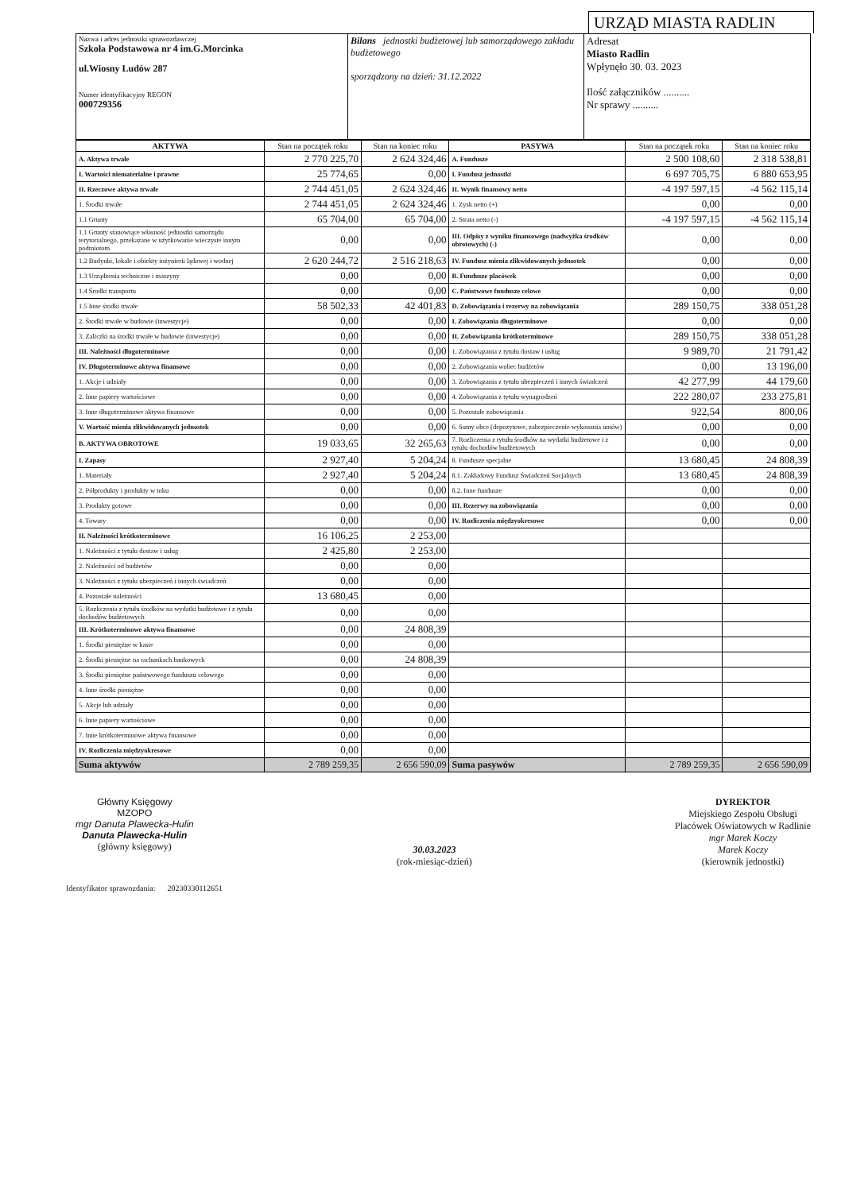URZĄD MIASTA RADLIN
| Nazwa i adres jednostki sprawozdawczej Szkoła Podstawowa nr 4 im.G.Morcinka ul.Wiosny Ludów 287 Numer identyfikacyjny REGON 000729356 | Bilans jednostki budżetowej lub samorządowego zakładu budżetowego sporządzony na dzień: 31.12.2022 | Adresat Miasto Radlin Wpłynęło 30. 03. 2023 Ilość załączników .......... Nr sprawy .......... |
| AKTYWA | Stan na początek roku | Stan na koniec roku | PASYWA | Stan na początek roku | Stan na koniec roku |
| --- | --- | --- | --- | --- | --- |
| A. Aktywa trwałe | 2 770 225,70 | 2 624 324,46 | A. Fundusze | 2 500 108,60 | 2 318 538,81 |
| I. Wartości niematerialne i prawne | 25 774,65 | 0,00 | I. Fundusz jednostki | 6 697 705,75 | 6 880 653,95 |
| II. Rzeczowe aktywa trwałe | 2 744 451,05 | 2 624 324,46 | II. Wynik finansowy netto | -4 197 597,15 | -4 562 115,14 |
| 1. Środki trwałe | 2 744 451,05 | 2 624 324,46 | 1. Zysk netto (+) | 0,00 | 0,00 |
| 1.1 Grunty | 65 704,00 | 65 704,00 | 2. Strata netto (-) | -4 197 597,15 | -4 562 115,14 |
| 1.1 Grunty stanowiące własność jednostki samorządu terytorialnego, przekazane w użytkowanie wieczyste innym podmiotom | 0,00 | 0,00 | III. Odpisy z wyniku finansowego (nadwyżka środków obrotowych) (-) | 0,00 | 0,00 |
| 1.2 Budynki, lokale i obiekty inżynierii lądowej i wodnej | 2 620 244,72 | 2 516 218,63 | IV. Fundusz mienia zlikwidowanych jednostek | 0,00 | 0,00 |
| 1.3 Urządzenia techniczne i maszyny | 0,00 | 0,00 | B. Fundusze placówek | 0,00 | 0,00 |
| 1.4 Środki transportu | 0,00 | 0,00 | C. Państwowe fundusze celowe | 0,00 | 0,00 |
| 1.5 Inne środki trwałe | 58 502,33 | 42 401,83 | D. Zobowiązania i rezerwy na zobowiązania | 289 150,75 | 338 051,28 |
| 2. Środki trwałe w budowie (inwestycje) | 0,00 | 0,00 | I. Zobowiązania długoterminowe | 0,00 | 0,00 |
| 3. Zaliczki na środki trwałe w budowie (inwestycje) | 0,00 | 0,00 | II. Zobowiązania krótkoterminowe | 289 150,75 | 338 051,28 |
| III. Należności długoterminowe | 0,00 | 0,00 | 1. Zobowiązania z tytułu dostaw i usług | 9 989,70 | 21 791,42 |
| IV. Długoterminowe aktywa finansowe | 0,00 | 0,00 | 2. Zobowiązania wobec budżetów | 0,00 | 13 196,00 |
| 1. Akcje i udziały | 0,00 | 0,00 | 3. Zobowiązania z tytułu ubezpieczeń i innych świadczeń | 42 277,99 | 44 179,60 |
| 2. Inne papiery wartościowe | 0,00 | 0,00 | 4. Zobowiązania z tytułu wynagrodzeń | 222 280,07 | 233 275,81 |
| 3. Inne długoterminowe aktywa finansowe | 0,00 | 0,00 | 5. Pozostałe zobowiązania | 922,54 | 800,06 |
| V. Wartość mienia zlikwidowanych jednostek | 0,00 | 0,00 | 6. Sumy obce (depozytowe, zabezpieczenie wykonania umów) | 0,00 | 0,00 |
| B. AKTYWA OBROTOWE | 19 033,65 | 32 265,63 | 7. Rozliczenia z tytułu środków na wydatki budżetowe i z tytułu dochodów budżetowych | 0,00 | 0,00 |
| I. Zapasy | 2 927,40 | 5 204,24 | 8. Fundusze specjalne | 13 680,45 | 24 808,39 |
| 1. Materiały | 2 927,40 | 5 204,24 | 8.1. Zakładowy Fundusz Świadczeń Socjalnych | 13 680,45 | 24 808,39 |
| 2. Półprodukty i produkty w toku | 0,00 | 0,00 | 8.2. Inne fundusze | 0,00 | 0,00 |
| 3. Produkty gotowe | 0,00 | 0,00 | III. Rezerwy na zobowiązania | 0,00 | 0,00 |
| 4. Towary | 0,00 | 0,00 | IV. Rozliczenia międzyokresowe | 0,00 | 0,00 |
| II. Należności krótkoterminowe | 16 106,25 | 2 253,00 | | | |
| 1. Należności z tytułu dostaw i usług | 2 425,80 | 2 253,00 | | | |
| 2. Należności od budżetów | 0,00 | 0,00 | | | |
| 3. Należności z tytułu ubezpieczeń i innych świadczeń | 0,00 | 0,00 | | | |
| 4. Pozostałe należności | 13 680,45 | 0,00 | | | |
| 5. Rozliczenia z tytułu środków na wydatki budżetowe i z tytułu dochodów budżetowych | 0,00 | 0,00 | | | |
| III. Krótkoterminowe aktywa finansowe | 0,00 | 24 808,39 | | | |
| 1. Środki pieniężne w kasie | 0,00 | 0,00 | | | |
| 2. Środki pieniężne na rachunkach bankowych | 0,00 | 24 808,39 | | | |
| 3. Środki pieniężne państwowego funduszu celowego | 0,00 | 0,00 | | | |
| 4. Inne środki pieniężne | 0,00 | 0,00 | | | |
| 5. Akcje lub udziały | 0,00 | 0,00 | | | |
| 6. Inne papiery wartościowe | 0,00 | 0,00 | | | |
| 7. Inne krótkoterminowe aktywa finansowe | 0,00 | 0,00 | | | |
| IV. Rozliczenia międzyokresowe | 0,00 | 0,00 | | | |
| Suma aktywów | 2 789 259,35 | 2 656 590,09 | Suma pasywów | 2 789 259,35 | 2 656 590,09 |
Główny Księgowy
MZOPO
mgr Danuta Plawecka-Hulin
Danuta Plawecka-Hulin
(główny księgowy)
30.03.2023
(rok-miesiąc-dzień)
DYREKTOR
Miejskiego Zespołu Obsługi
Placówek Oświatowych w Radlinie
mgr Marek Koczy
Marek Koczy
(kierownik jednostki)
Identyfikator sprawozdania: 20230330112651